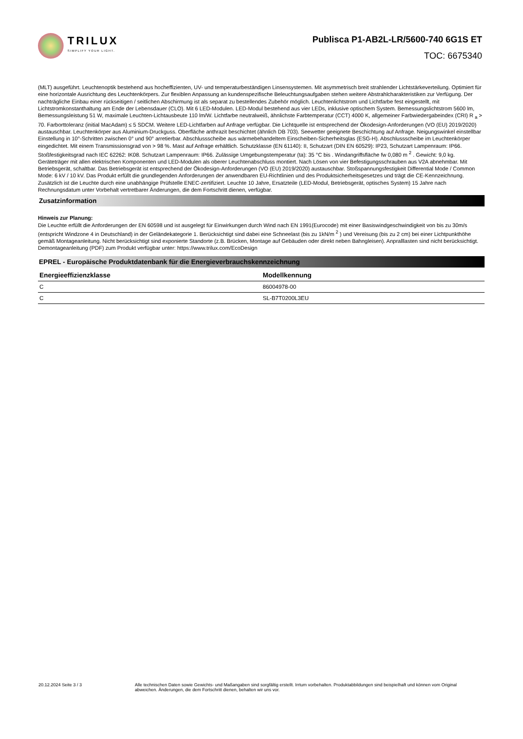TRILUX
SIMPLIFY YOUR LIGHT.
Publisca P1-AB2L-LR/5600-740 6G1S ET
TOC: 6675340
(MLT) ausgeführt. Leuchtenoptik bestehend aus hocheffizienten, UV- und temperaturbeständigen Linsensystemen. Mit asymmetrisch breit strahlender Lichtstärkeverteilung. Optimiert für eine horizontale Ausrichtung des Leuchtenkörpers. Zur flexiblen Anpassung an kundenspezifische Beleuchtungsaufgaben stehen weitere Abstrahlcharakteristiken zur Verfügung. Der nachträgliche Einbau einer rückseitigen / seitlichen Abschirmung ist als separat zu bestellendes Zubehör möglich. Leuchtenlichtstrom und Lichtfarbe fest eingestellt, mit Lichtstromkonstanthaltung am Ende der Lebensdauer (CLO). Mit 6 LED-Modulen. LED-Modul bestehend aus vier LEDs, inklusive optischem System. Bemessungslichtstrom 5600 lm, Bemessungsleistung 51 W, maximale Leuchten-Lichtausbeute 110 lm/W. Lichtfarbe neutralweiß, ähnlichste Farbtemperatur (CCT) 4000 K, allgemeiner Farbwiedergabeindex (CRI) R <sub>a</sub> > 70. Farborttoleranz (initial MacAdam) ≤ 5 SDCM. Weitere LED-Lichtfarben auf Anfrage verfügbar. Die Lichtquelle ist entsprechend der Ökodesign-Anforderungen (VO (EU) 2019/2020) austauschbar. Leuchtenkörper aus Aluminium-Druckguss. Oberfläche anthrazit beschichtet (ähnlich DB 703). Seewetter geeignete Beschichtung auf Anfrage. Neigungswinkel einstellbar Einstellung in 10°-Schritten zwischen 0° und 90° arretierbar. Abschlussscheibe aus wärmebehandeltem Einscheiben-Sicherheitsglas (ESG-H). Abschlussscheibe im Leuchtenkörper eingedichtet. Mit einem Transmissionsgrad von > 98 %. Mast auf Anfrage erhältlich. Schutzklasse (EN 61140): II, Schutzart (DIN EN 60529): IP23, Schutzart Lampenraum: IP66. Stoßfestigkeitsgrad nach IEC 62262: IK08. Schutzart Lampenraum: IP66. Zulässige Umgebungstemperatur (ta): 35 °C bis . Windangriffsfläche fw 0,080 m <sup>2</sup> . Gewicht: 9,0 kg. Geräteträger mit allen elektrischen Komponenten und LED-Modulen als oberer Leuchtenabschluss montiert. Nach Lösen von vier Befestigungsschrauben aus V2A abnehmbar. Mit Betriebsgerät, schaltbar. Das Betriebsgerät ist entsprechend der Ökodesign-Anforderungen (VO (EU) 2019/2020) austauschbar. Stoßspannungsfestigkeit Differential Mode / Common Mode: 6 kV / 10 kV. Das Produkt erfüllt die grundlegenden Anforderungen der anwendbaren EU-Richtlinien und des Produktsicherheitsgesetzes und trägt die CE-Kennzeichnung. Zusätzlich ist die Leuchte durch eine unabhängige Prüfstelle ENEC-zertifiziert. Leuchte 10 Jahre, Ersatzteile (LED-Modul, Betriebsgerät, optisches System) 15 Jahre nach Rechnungsdatum unter Vorbehalt vertretbarer Änderungen, die dem Fortschritt dienen, verfügbar.
Zusatzinformation
Hinweis zur Planung:
Die Leuchte erfüllt die Anforderungen der EN 60598 und ist ausgelegt für Einwirkungen durch Wind nach EN 1991(Eurocode) mit einer Basiswindgeschwindigkeit von bis zu 30m/s (entspricht Windzone 4 in Deutschland) in der Geländekategorie 1. Berücksichtigt sind dabei eine Schneelast (bis zu 1kN/m <sup>2</sup> ) und Vereisung (bis zu 2 cm) bei einer Lichtpunkthöhe gemäß Montageanleitung. Nicht berücksichtigt sind exponierte Standorte (z.B. Brücken, Montage auf Gebäuden oder direkt neben Bahngleisen). Anpralllasten sind nicht berücksichtigt.
Demontageanleitung (PDF) zum Produkt verfügbar unter: https://www.trilux.com/EcoDesign
EPREL - Europäische Produktdatenbank für die Energieverbrauchskennzeichnung
| Energieeffizienzklasse | Modellkennung |
| --- | --- |
| C | 86004978-00 |
| C | SL-B7T0200L3EU |
20.12.2024 Seite 3 / 3 Alle technischen Daten sowie Gewichts- und Maßangaben sind sorgfältig erstellt. Irrtum vorbehalten. Produktabbildungen sind beispielhaft und können vom Original abweichen. Änderungen, die dem Fortschritt dienen, behalten wir uns vor.